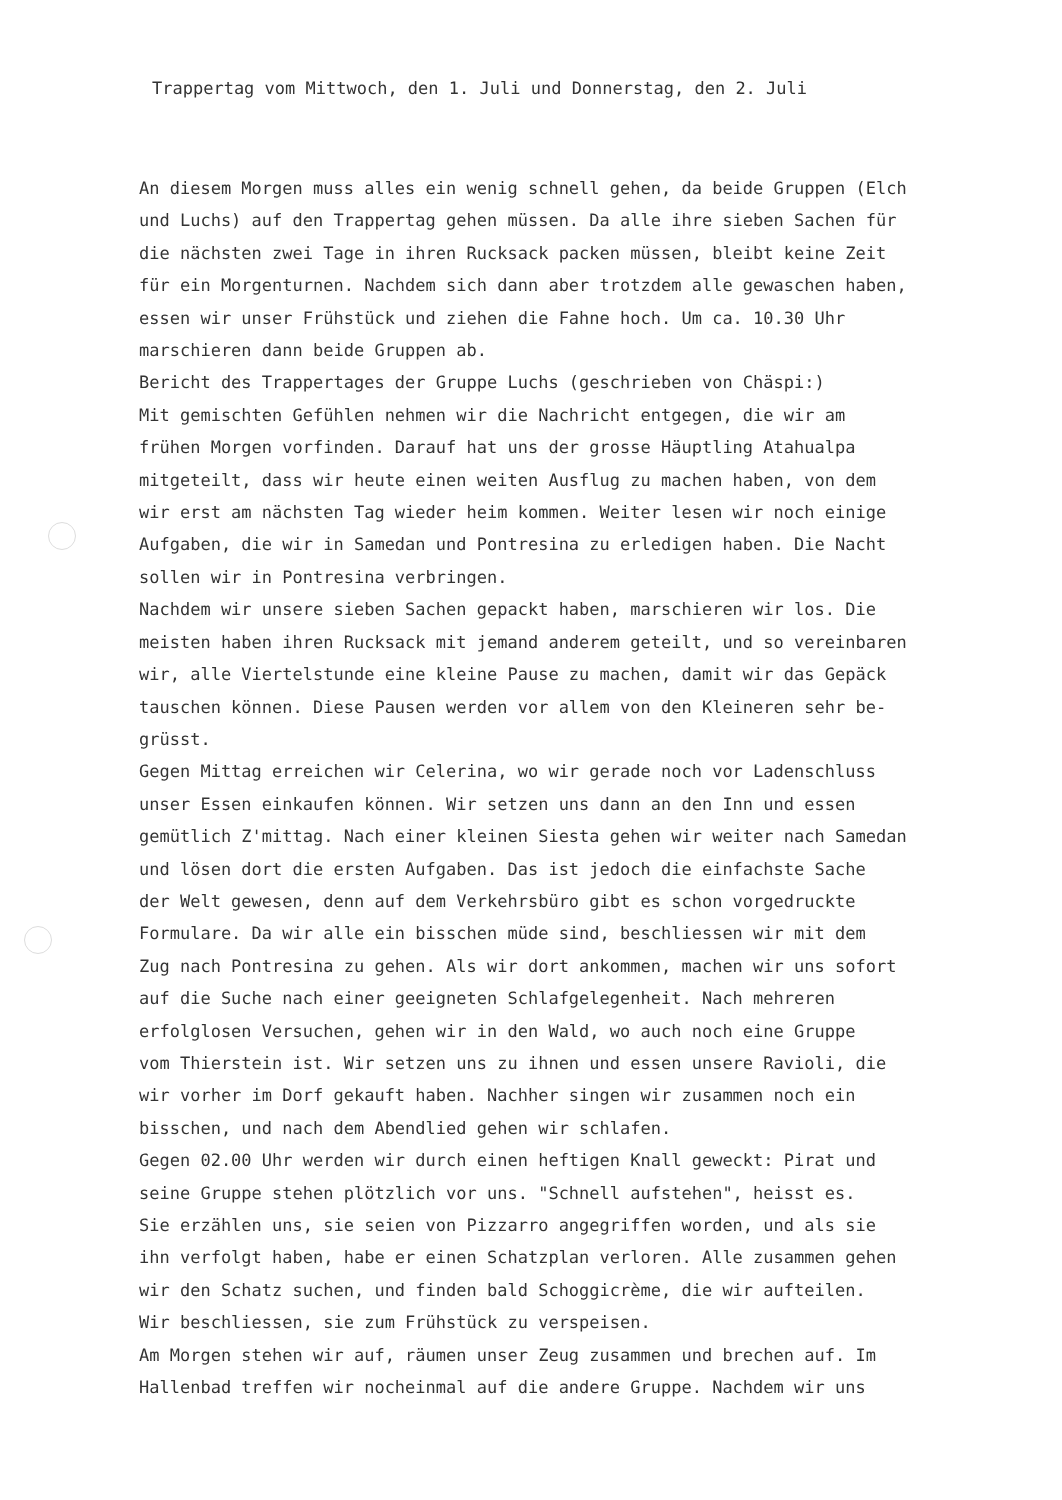Trappertag vom Mittwoch, den 1. Juli und Donnerstag, den 2. Juli
An diesem Morgen muss alles ein wenig schnell gehen, da beide Gruppen (Elch und Luchs) auf den Trappertag gehen müssen. Da alle ihre sieben Sachen für die nächsten zwei Tage in ihren Rucksack packen müssen, bleibt keine Zeit für ein Morgenturnen. Nachdem sich dann aber trotzdem alle gewaschen haben, essen wir unser Frühstück und ziehen die Fahne hoch. Um ca. 10.30 Uhr marschieren dann beide Gruppen ab. Bericht des Trappertages der Gruppe Luchs (geschrieben von Chäspi:) Mit gemischten Gefühlen nehmen wir die Nachricht entgegen, die wir am frühen Morgen vorfinden. Darauf hat uns der grosse Häuptling Atahualpa mitgeteilt, dass wir heute einen weiten Ausflug zu machen haben, von dem wir erst am nächsten Tag wieder heim kommen. Weiter lesen wir noch einige Aufgaben, die wir in Samedan und Pontresina zu erledigen haben. Die Nacht sollen wir in Pontresina verbringen. Nachdem wir unsere sieben Sachen gepackt haben, marschieren wir los. Die meisten haben ihren Rucksack mit jemand anderem geteilt, und so vereinbaren wir, alle Viertelstunde eine kleine Pause zu machen, damit wir das Gepäck tauschen können. Diese Pausen werden vor allem von den Kleineren sehr be- grüsst. Gegen Mittag erreichen wir Celerina, wo wir gerade noch vor Ladenschluss unser Essen einkaufen können. Wir setzen uns dann an den Inn und essen gemütlich Z'mittag. Nach einer kleinen Siesta gehen wir weiter nach Samedan und lösen dort die ersten Aufgaben. Das ist jedoch die einfachste Sache der Welt gewesen, denn auf dem Verkehrsbüro gibt es schon vorgedruckte Formulare. Da wir alle ein bisschen müde sind, beschliessen wir mit dem Zug nach Pontresina zu gehen. Als wir dort ankommen, machen wir uns sofort auf die Suche nach einer geeigneten Schlafgelegenheit. Nach mehreren erfolglosen Versuchen, gehen wir in den Wald, wo auch noch eine Gruppe vom Thierstein ist. Wir setzen uns zu ihnen und essen unsere Ravioli, die wir vorher im Dorf gekauft haben. Nachher singen wir zusammen noch ein bisschen, und nach dem Abendlied gehen wir schlafen. Gegen 02.00 Uhr werden wir durch einen heftigen Knall geweckt: Pirat und seine Gruppe stehen plötzlich vor uns. "Schnell aufstehen", heisst es. Sie erzählen uns, sie seien von Pizzarro angegriffen worden, und als sie ihn verfolgt haben, habe er einen Schatzplan verloren. Alle zusammen gehen wir den Schatz suchen, und finden bald Schoggicrème, die wir aufteilen. Wir beschliessen, sie zum Frühstück zu verspeisen. Am Morgen stehen wir auf, räumen unser Zeug zusammen und brechen auf. Im Hallenbad treffen wir nocheinmal auf die andere Gruppe. Nachdem wir uns